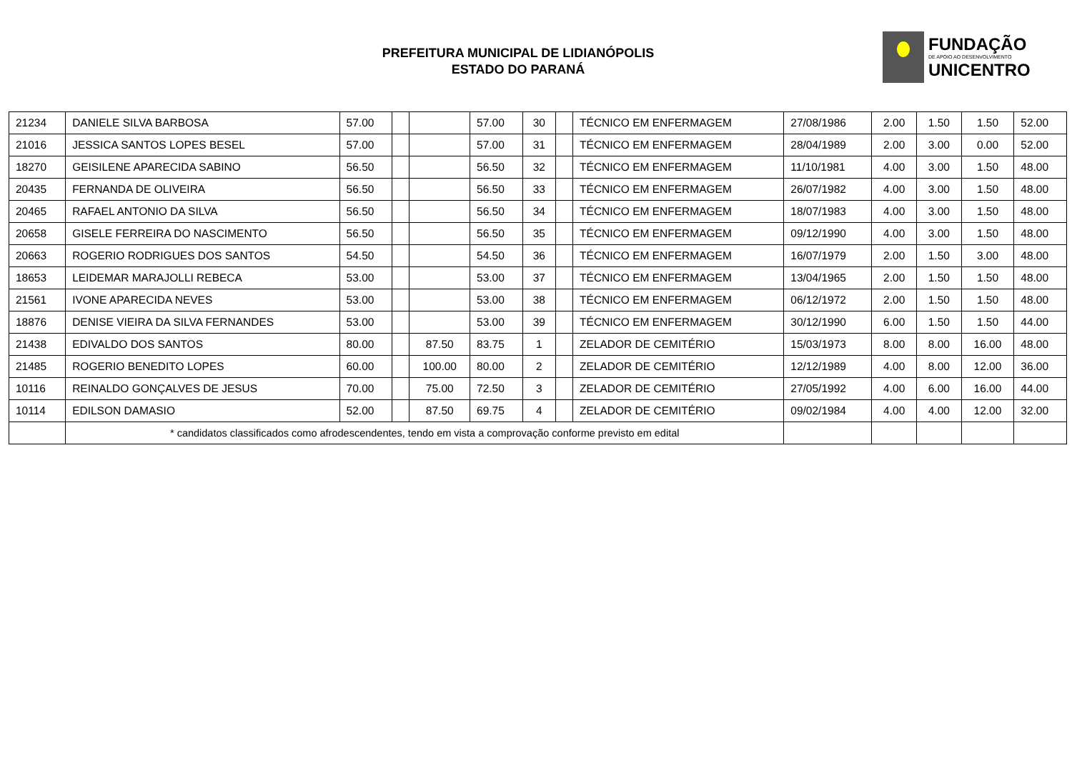PREFEITURA MUNICIPAL DE LIDIANÓPOLIS
ESTADO DO PARANÁ
FUNDAÇÃO
DE APOIO AO DESENVOLVIMENTO
UNICENTRO
| 21234 | DANIELE SILVA BARBOSA | 57.00 | | | 57.00 | 30 | | TÉCNICO EM ENFERMAGEM | 27/08/1986 | 2.00 | 1.50 | 1.50 | 52.00 |
| 21016 | JESSICA SANTOS LOPES BESEL | 57.00 | | | 57.00 | 31 | | TÉCNICO EM ENFERMAGEM | 28/04/1989 | 2.00 | 3.00 | 0.00 | 52.00 |
| 18270 | GEISILENE APARECIDA SABINO | 56.50 | | | 56.50 | 32 | | TÉCNICO EM ENFERMAGEM | 11/10/1981 | 4.00 | 3.00 | 1.50 | 48.00 |
| 20435 | FERNANDA DE OLIVEIRA | 56.50 | | | 56.50 | 33 | | TÉCNICO EM ENFERMAGEM | 26/07/1982 | 4.00 | 3.00 | 1.50 | 48.00 |
| 20465 | RAFAEL ANTONIO DA SILVA | 56.50 | | | 56.50 | 34 | | TÉCNICO EM ENFERMAGEM | 18/07/1983 | 4.00 | 3.00 | 1.50 | 48.00 |
| 20658 | GISELE FERREIRA DO NASCIMENTO | 56.50 | | | 56.50 | 35 | | TÉCNICO EM ENFERMAGEM | 09/12/1990 | 4.00 | 3.00 | 1.50 | 48.00 |
| 20663 | ROGERIO RODRIGUES DOS SANTOS | 54.50 | | | 54.50 | 36 | | TÉCNICO EM ENFERMAGEM | 16/07/1979 | 2.00 | 1.50 | 3.00 | 48.00 |
| 18653 | LEIDEMAR MARAJOLLI REBECA | 53.00 | | | 53.00 | 37 | | TÉCNICO EM ENFERMAGEM | 13/04/1965 | 2.00 | 1.50 | 1.50 | 48.00 |
| 21561 | IVONE APARECIDA NEVES | 53.00 | | | 53.00 | 38 | | TÉCNICO EM ENFERMAGEM | 06/12/1972 | 2.00 | 1.50 | 1.50 | 48.00 |
| 18876 | DENISE VIEIRA DA SILVA FERNANDES | 53.00 | | | 53.00 | 39 | | TÉCNICO EM ENFERMAGEM | 30/12/1990 | 6.00 | 1.50 | 1.50 | 44.00 |
| 21438 | EDIVALDO DOS SANTOS | 80.00 | | 87.50 | 83.75 | 1 | | ZELADOR DE CEMITÉRIO | 15/03/1973 | 8.00 | 8.00 | 16.00 | 48.00 |
| 21485 | ROGERIO BENEDITO LOPES | 60.00 | | 100.00 | 80.00 | 2 | | ZELADOR DE CEMITÉRIO | 12/12/1989 | 4.00 | 8.00 | 12.00 | 36.00 |
| 10116 | REINALDO GONÇALVES DE JESUS | 70.00 | | 75.00 | 72.50 | 3 | | ZELADOR DE CEMITÉRIO | 27/05/1992 | 4.00 | 6.00 | 16.00 | 44.00 |
| 10114 | EDILSON DAMASIO | 52.00 | | 87.50 | 69.75 | 4 | | ZELADOR DE CEMITÉRIO | 09/02/1984 | 4.00 | 4.00 | 12.00 | 32.00 |
| | * candidatos classificados como afrodescendentes, tendo em vista a comprovação conforme previsto em edital | | | | | | | | | | | | |